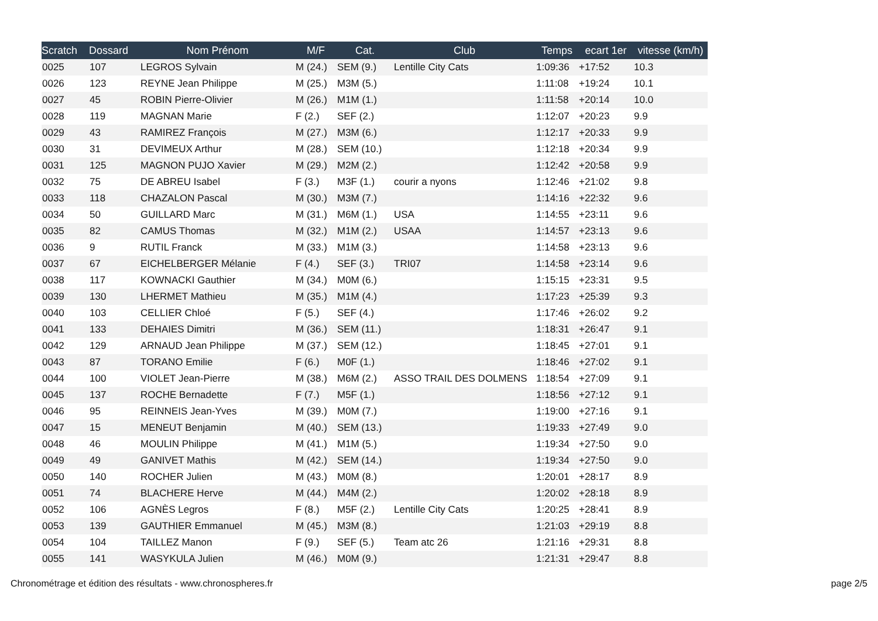| Scratch | Dossard | Nom Prénom | M/F | Cat. | Club | Temps | ecart 1er | vitesse (km/h) |
| --- | --- | --- | --- | --- | --- | --- | --- | --- |
| 0025 | 107 | LEGROS Sylvain | M (24.) | SEM (9.) | Lentille City Cats | 1:09:36 | +17:52 | 10.3 |
| 0026 | 123 | REYNE Jean Philippe | M (25.) | M3M (5.) | | 1:11:08 | +19:24 | 10.1 |
| 0027 | 45 | ROBIN Pierre-Olivier | M (26.) | M1M (1.) | | 1:11:58 | +20:14 | 10.0 |
| 0028 | 119 | MAGNAN Marie | F (2.) | SEF (2.) | | 1:12:07 | +20:23 | 9.9 |
| 0029 | 43 | RAMIREZ François | M (27.) | M3M (6.) | | 1:12:17 | +20:33 | 9.9 |
| 0030 | 31 | DEVIMEUX Arthur | M (28.) | SEM (10.) | | 1:12:18 | +20:34 | 9.9 |
| 0031 | 125 | MAGNON PUJO Xavier | M (29.) | M2M (2.) | | 1:12:42 | +20:58 | 9.9 |
| 0032 | 75 | DE ABREU Isabel | F (3.) | M3F (1.) | courir a nyons | 1:12:46 | +21:02 | 9.8 |
| 0033 | 118 | CHAZALON Pascal | M (30.) | M3M (7.) | | 1:14:16 | +22:32 | 9.6 |
| 0034 | 50 | GUILLARD Marc | M (31.) | M6M (1.) | USA | 1:14:55 | +23:11 | 9.6 |
| 0035 | 82 | CAMUS Thomas | M (32.) | M1M (2.) | USAA | 1:14:57 | +23:13 | 9.6 |
| 0036 | 9 | RUTIL Franck | M (33.) | M1M (3.) | | 1:14:58 | +23:13 | 9.6 |
| 0037 | 67 | EICHELBERGER Mélanie | F (4.) | SEF (3.) | TRI07 | 1:14:58 | +23:14 | 9.6 |
| 0038 | 117 | KOWNACKI Gauthier | M (34.) | M0M (6.) | | 1:15:15 | +23:31 | 9.5 |
| 0039 | 130 | LHERMET Mathieu | M (35.) | M1M (4.) | | 1:17:23 | +25:39 | 9.3 |
| 0040 | 103 | CELLIER Chloé | F (5.) | SEF (4.) | | 1:17:46 | +26:02 | 9.2 |
| 0041 | 133 | DEHAIES Dimitri | M (36.) | SEM (11.) | | 1:18:31 | +26:47 | 9.1 |
| 0042 | 129 | ARNAUD Jean Philippe | M (37.) | SEM (12.) | | 1:18:45 | +27:01 | 9.1 |
| 0043 | 87 | TORANO Emilie | F (6.) | M0F (1.) | | 1:18:46 | +27:02 | 9.1 |
| 0044 | 100 | VIOLET Jean-Pierre | M (38.) | M6M (2.) | ASSO TRAIL DES DOLMENS | 1:18:54 | +27:09 | 9.1 |
| 0045 | 137 | ROCHE Bernadette | F (7.) | M5F (1.) | | 1:18:56 | +27:12 | 9.1 |
| 0046 | 95 | REINNEIS Jean-Yves | M (39.) | M0M (7.) | | 1:19:00 | +27:16 | 9.1 |
| 0047 | 15 | MENEUT Benjamin | M (40.) | SEM (13.) | | 1:19:33 | +27:49 | 9.0 |
| 0048 | 46 | MOULIN Philippe | M (41.) | M1M (5.) | | 1:19:34 | +27:50 | 9.0 |
| 0049 | 49 | GANIVET Mathis | M (42.) | SEM (14.) | | 1:19:34 | +27:50 | 9.0 |
| 0050 | 140 | ROCHER Julien | M (43.) | M0M (8.) | | 1:20:01 | +28:17 | 8.9 |
| 0051 | 74 | BLACHERE Herve | M (44.) | M4M (2.) | | 1:20:02 | +28:18 | 8.9 |
| 0052 | 106 | AGNÈS Legros | F (8.) | M5F (2.) | Lentille City Cats | 1:20:25 | +28:41 | 8.9 |
| 0053 | 139 | GAUTHIER Emmanuel | M (45.) | M3M (8.) | | 1:21:03 | +29:19 | 8.8 |
| 0054 | 104 | TAILLEZ Manon | F (9.) | SEF (5.) | Team atc 26 | 1:21:16 | +29:31 | 8.8 |
| 0055 | 141 | WASYKULA Julien | M (46.) | M0M (9.) | | 1:21:31 | +29:47 | 8.8 |
Chronométrage et édition des résultats - www.chronospheres.fr
page 2/5